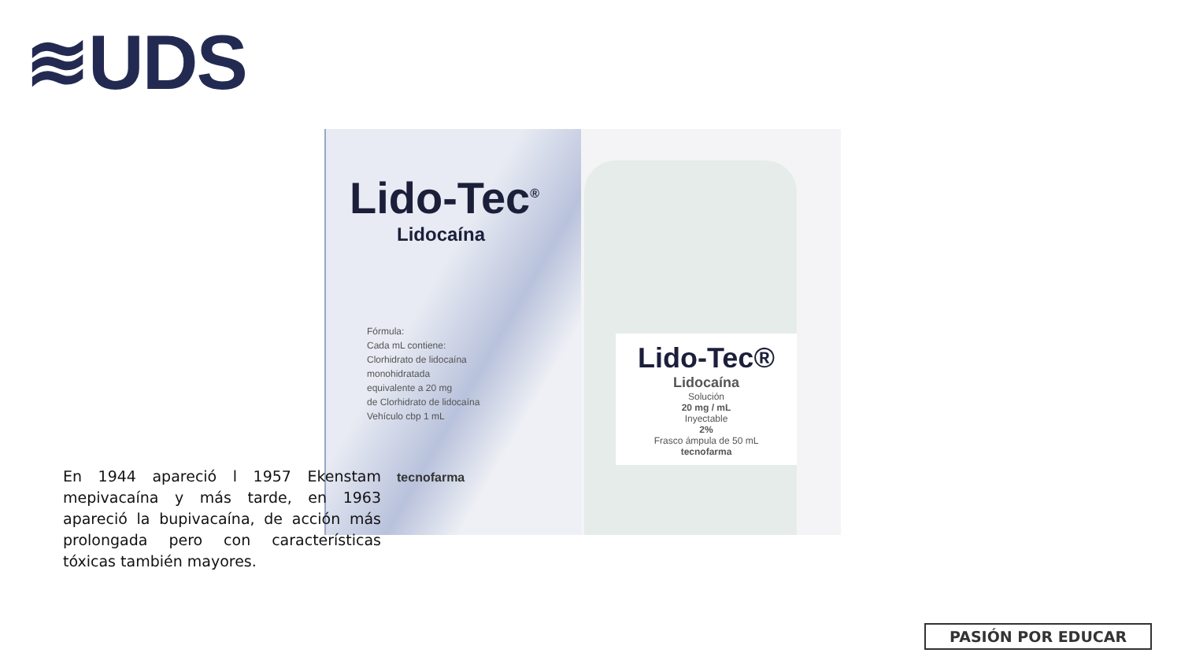≋UDS
Lido-Tec<sup>®</sup>
Lidocaína
Fórmula:
Cada mL contiene:
Clorhidrato de lidocaína
monohidratada
equivalente a 20 mg
de Clorhidrato de lidocaína
Vehículo cbp 1 mL
tecnofarma
Lido-Tec®
Lidocaína
Solución
20 mg / mL
Inyectable
2%
Frasco ámpula de 50 mL
tecnofarma
En 1944 apareció l 1957 Ekenstam mepivacaína y más tarde, en 1963 apareció la bupivacaína, de acción más prolongada pero con características tóxicas también mayores.
PASIÓN POR EDUCAR